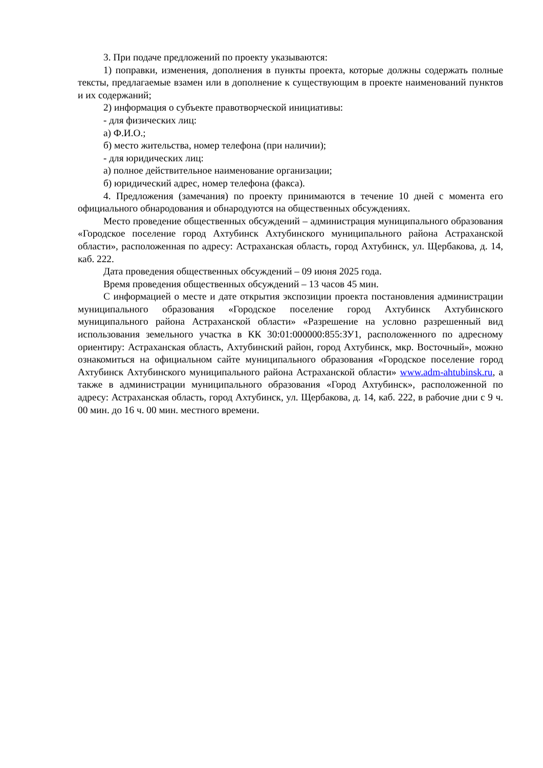3. При подаче предложений по проекту указываются:
1) поправки, изменения, дополнения в пункты проекта, которые должны содержать полные тексты, предлагаемые взамен или в дополнение к существующим в проекте наименований пунктов и их содержаний;
2) информация о субъекте правотворческой инициативы:
- для физических лиц:
а) Ф.И.О.;
б) место жительства, номер телефона (при наличии);
- для юридических лиц:
а) полное действительное наименование организации;
б) юридический адрес, номер телефона (факса).
4. Предложения (замечания) по проекту принимаются в течение 10 дней с момента его официального обнародования и обнародуются на общественных обсуждениях.
Место проведение общественных обсуждений – администрация муниципального образования «Городское поселение город Ахтубинск Ахтубинского муниципального района Астраханской области», расположенная по адресу: Астраханская область, город Ахтубинск, ул. Щербакова, д. 14, каб. 222.
Дата проведения общественных обсуждений – 09 июня 2025 года.
Время проведения общественных обсуждений – 13 часов 45 мин.
С информацией о месте и дате открытия экспозиции проекта постановления администрации муниципального образования «Городское поселение город Ахтубинск Ахтубинского муниципального района Астраханской области» «Разрешение на условно разрешенный вид использования земельного участка в КК 30:01:000000:855:ЗУ1, расположенного по адресному ориентиру: Астраханская область, Ахтубинский район, город Ахтубинск, мкр. Восточный», можно ознакомиться на официальном сайте муниципального образования «Городское поселение город Ахтубинск Ахтубинского муниципального района Астраханской области» www.adm-ahtubinsk.ru, а также в администрации муниципального образования «Город Ахтубинск», расположенной по адресу: Астраханская область, город Ахтубинск, ул. Щербакова, д. 14, каб. 222, в рабочие дни с 9 ч. 00 мин. до 16 ч. 00 мин. местного времени.